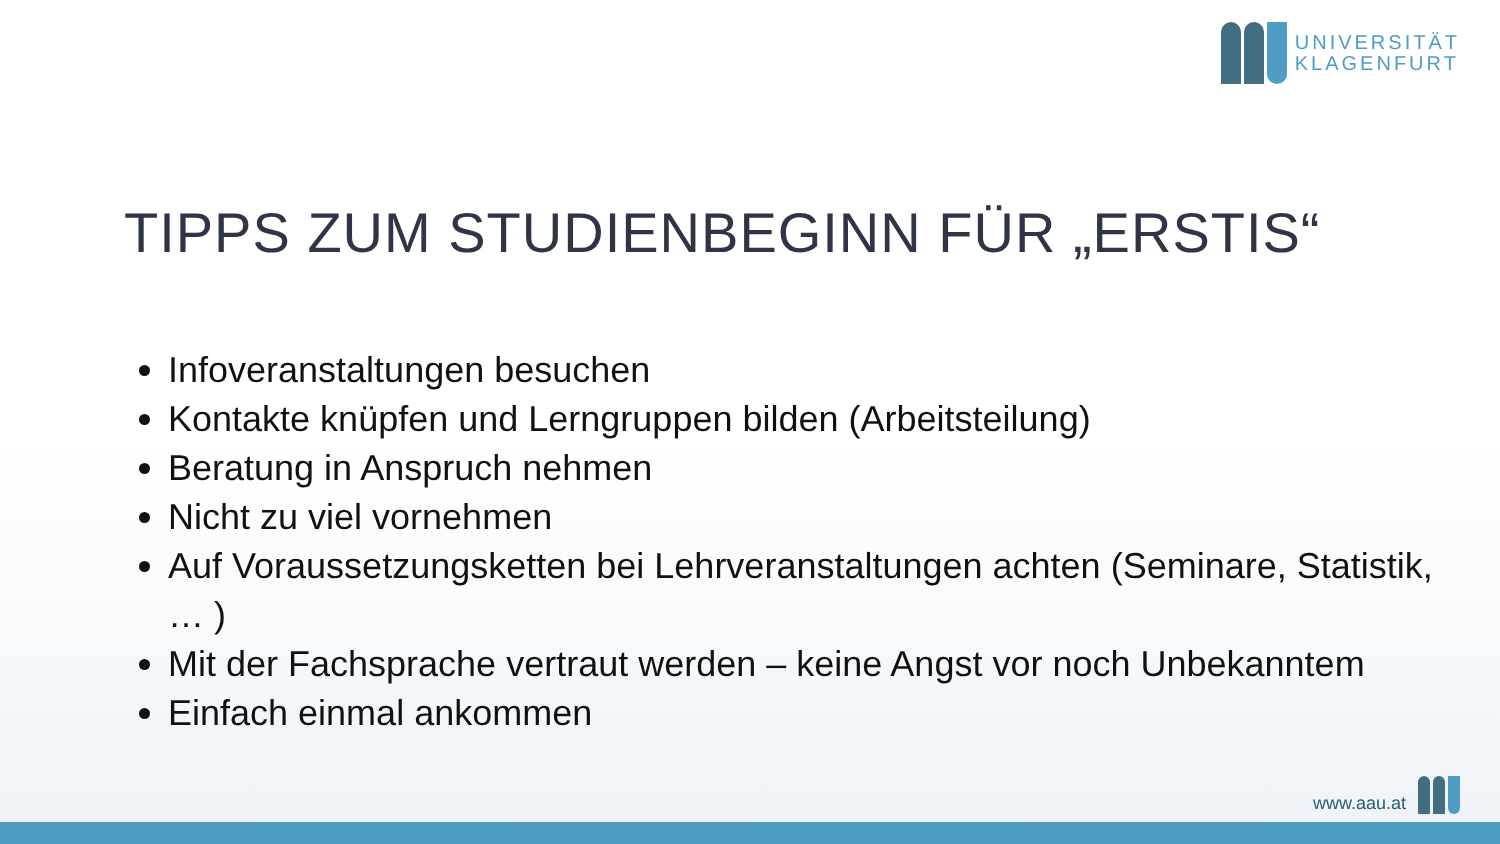UNIVERSITÄT
KLAGENFURT
TIPPS ZUM STUDIENBEGINN FÜR „ERSTIS“
Infoveranstaltungen besuchen
Kontakte knüpfen und Lerngruppen bilden (Arbeitsteilung)
Beratung in Anspruch nehmen
Nicht zu viel vornehmen
Auf Voraussetzungsketten bei Lehrveranstaltungen achten (Seminare, Statistik, … )
Mit der Fachsprache vertraut werden – keine Angst vor noch Unbekanntem
Einfach einmal ankommen
www.aau.at